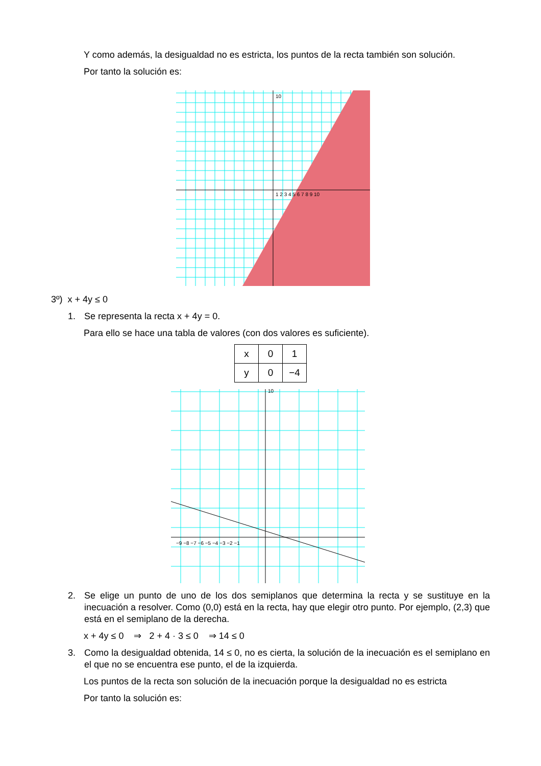Y como además, la desigualdad no es estricta, los puntos de la recta también son solución.
Por tanto la solución es:
10
1 2 3 4 5 6 7 8 9 10
3º) x + 4y ≤ 0
1. Se representa la recta x + 4y = 0.
Para ello se hace una tabla de valores (con dos valores es suficiente).
| x | 0 | 1 |
| y | 0 | −4 |
10
−9 −8 −7 −6 −5 −4 −3 −2 −1
2. Se elige un punto de uno de los dos semiplanos que determina la recta y se sustituye en la inecuación a resolver. Como (0,0) está en la recta, hay que elegir otro punto. Por ejemplo, (2,3) que está en el semiplano de la derecha.
x + 4y ≤ 0 ⇒ 2 + 4 · 3 ≤ 0 ⇒ 14 ≤ 0
3. Como la desigualdad obtenida, 14 ≤ 0, no es cierta, la solución de la inecuación es el semiplano en el que no se encuentra ese punto, el de la izquierda.
Los puntos de la recta son solución de la inecuación porque la desigualdad no es estricta
Por tanto la solución es: